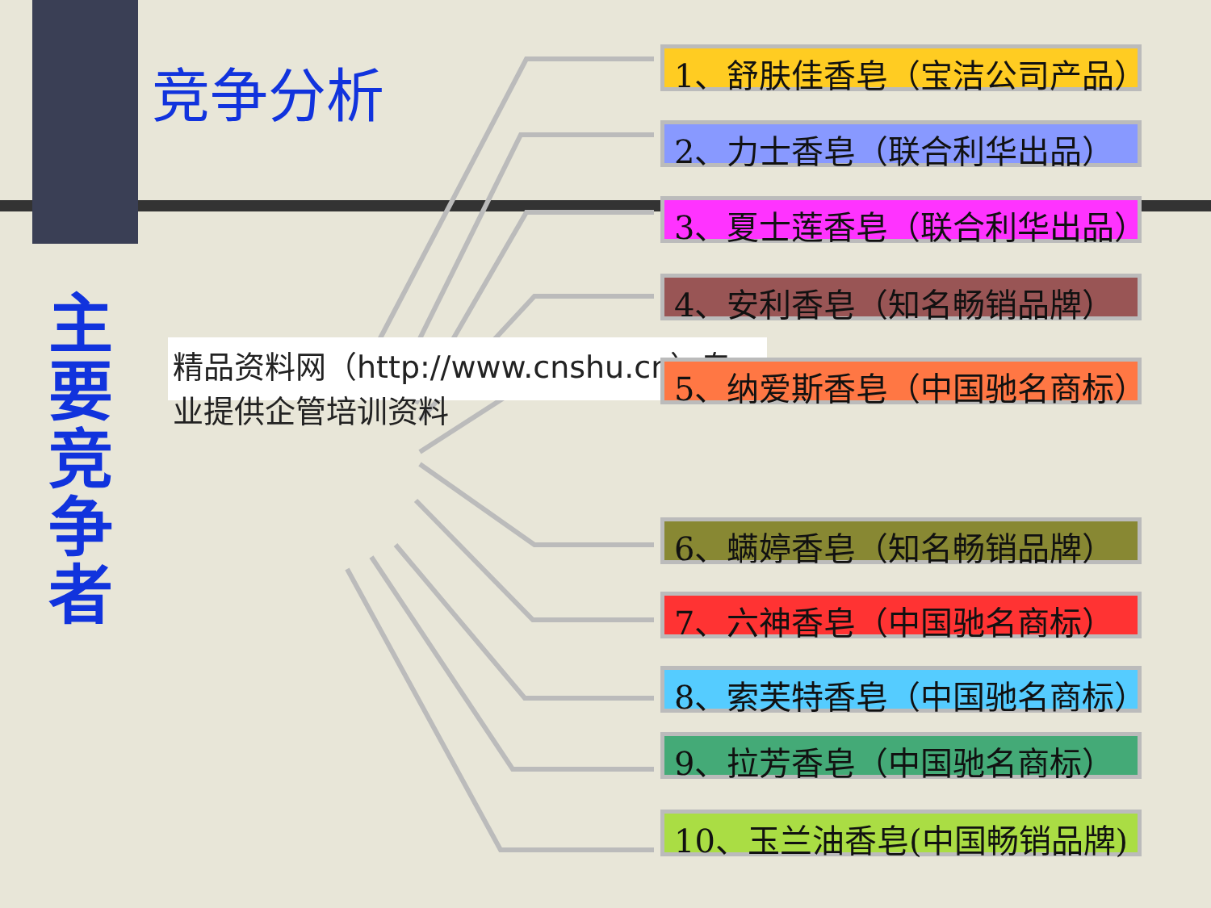竞争分析
主要竞争者
精品资料网（http://www.cnshu.cn）专业提供企管培训资料
1、舒肤佳香皂（宝洁公司产品）
2、力士香皂（联合利华出品）
3、夏士莲香皂（联合利华出品）
4、安利香皂（知名畅销品牌）
5、纳爱斯香皂（中国驰名商标）
6、螨婷香皂（知名畅销品牌）
7、六神香皂（中国驰名商标）
8、索芙特香皂（中国驰名商标）
9、拉芳香皂（中国驰名商标）
10、玉兰油香皂(中国畅销品牌)